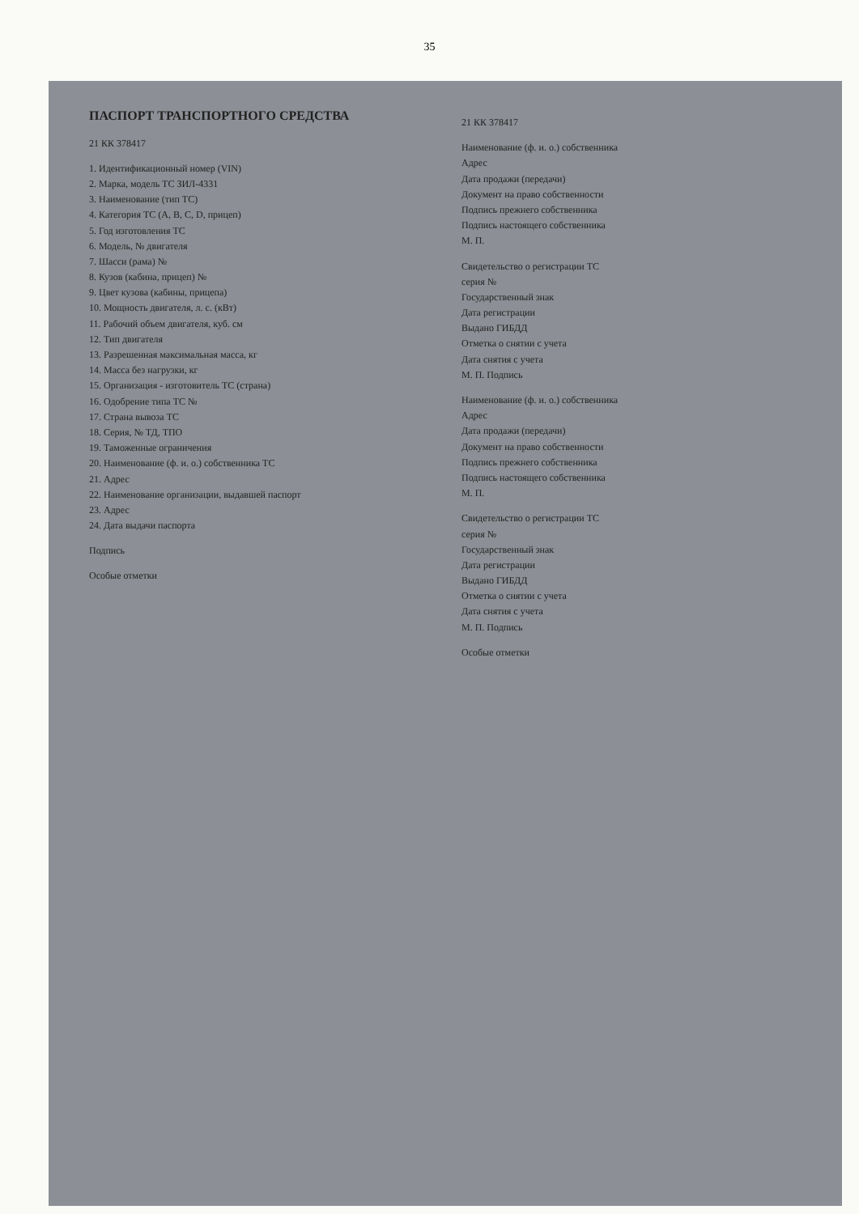35
ПАСПОРТ ТРАНСПОРТНОГО СРЕДСТВА
21 КК 378417
1. Идентификационный номер (VIN)
2. Марка, модель ТС ЗИЛ-4331
3. Наименование (тип ТС)
4. Категория ТС (A, B, C, D, прицеп)
5. Год изготовления ТС
6. Модель, № двигателя
7. Шасси (рама) №
8. Кузов (кабина, прицеп) №
9. Цвет кузова (кабины, прицепа)
10. Мощность двигателя, л. с. (кВт)
11. Рабочий объем двигателя, куб. см
12. Тип двигателя
13. Разрешенная максимальная масса, кг
14. Масса без нагрузки, кг
15. Организация - изготовитель ТС (страна)
16. Одобрение типа ТС №
17. Страна вывоза ТС
18. Серия, № ТД, ТПО
19. Таможенные ограничения
20. Наименование (ф. и. о.) собственника ТС
21. Адрес
22. Наименование организации, выдавшей паспорт
23. Адрес
24. Дата выдачи паспорта
Подпись
Особые отметки
21 КК 378417
Наименование (ф. и. о.) собственника
Адрес
Дата продажи (передачи)
Документ на право собственности
Подпись прежнего собственника
Подпись настоящего собственника
М. П.
Свидетельство о регистрации ТС
серия №
Государственный знак
Дата регистрации
Выдано ГИБДД
Отметка о снятии с учета
Дата снятия с учета
М. П. Подпись
Наименование (ф. и. о.) собственника
Адрес
Дата продажи (передачи)
Документ на право собственности
Подпись прежнего собственника
Подпись настоящего собственника
М. П.
Свидетельство о регистрации ТС
серия №
Государственный знак
Дата регистрации
Выдано ГИБДД
Отметка о снятии с учета
Дата снятия с учета
М. П. Подпись
Особые отметки